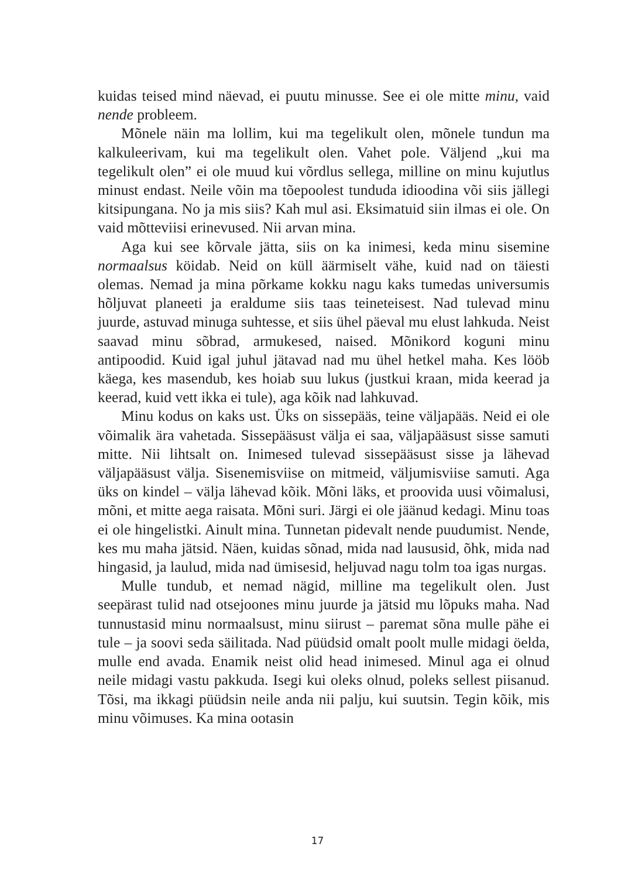kuidas teised mind näevad, ei puutu minusse. See ei ole mitte minu, vaid nende probleem.
Mõnele näin ma lollim, kui ma tegelikult olen, mõnele tundun ma kalkuleerivam, kui ma tegelikult olen. Vahet pole. Väljend „kui ma tegelikult olen” ei ole muud kui võrdlus sellega, milline on minu kujutlus minust endast. Neile võin ma tõepoolest tunduda idioodina või siis jällegi kitsipungana. No ja mis siis? Kah mul asi. Eksimatuid siin ilmas ei ole. On vaid mõtteviisi erinevused. Nii arvan mina.
Aga kui see kõrvale jätta, siis on ka inimesi, keda minu sisemine normaalsus köidab. Neid on küll äärmiselt vähe, kuid nad on täiesti olemas. Nemad ja mina põrkame kokku nagu kaks tumedas universumis hõljuvat planeeti ja eraldume siis taas teineteisest. Nad tulevad minu juurde, astuvad minuga suhtesse, et siis ühel päeval mu elust lahkuda. Neist saavad minu sõbrad, armukesed, naised. Mõnikord koguni minu antipoodid. Kuid igal juhul jätavad nad mu ühel hetkel maha. Kes lööb käega, kes masendub, kes hoiab suu lukus (justkui kraan, mida keerad ja keerad, kuid vett ikka ei tule), aga kõik nad lahkuvad.
Minu kodus on kaks ust. Üks on sissepääs, teine väljapääs. Neid ei ole võimalik ära vahetada. Sissepääsust välja ei saa, väljapääsust sisse samuti mitte. Nii lihtsalt on. Inimesed tulevad sissepääsust sisse ja lähevad väljapääsust välja. Sisenemisviise on mitmeid, väljumisviise samuti. Aga üks on kindel – välja lähevad kõik. Mõni läks, et proovida uusi võimalusi, mõni, et mitte aega raisata. Mõni suri. Järgi ei ole jäänud kedagi. Minu toas ei ole hingelistki. Ainult mina. Tunnetan pidevalt nende puudumist. Nende, kes mu maha jätsid. Näen, kuidas sõnad, mida nad laususid, õhk, mida nad hingasid, ja laulud, mida nad ümisesid, heljuvad nagu tolm toa igas nurgas.
Mulle tundub, et nemad nägid, milline ma tegelikult olen. Just seepärast tulid nad otsejoones minu juurde ja jätsid mu lõpuks maha. Nad tunnustasid minu normaalsust, minu siirust – paremat sõna mulle pähe ei tule – ja soovi seda säilitada. Nad püüdsid omalt poolt mulle midagi öelda, mulle end avada. Enamik neist olid head inimesed. Minul aga ei olnud neile midagi vastu pakkuda. Isegi kui oleks olnud, poleks sellest piisanud. Tõsi, ma ikkagi püüdsin neile anda nii palju, kui suutsin. Tegin kõik, mis minu võimuses. Ka mina ootasin
17